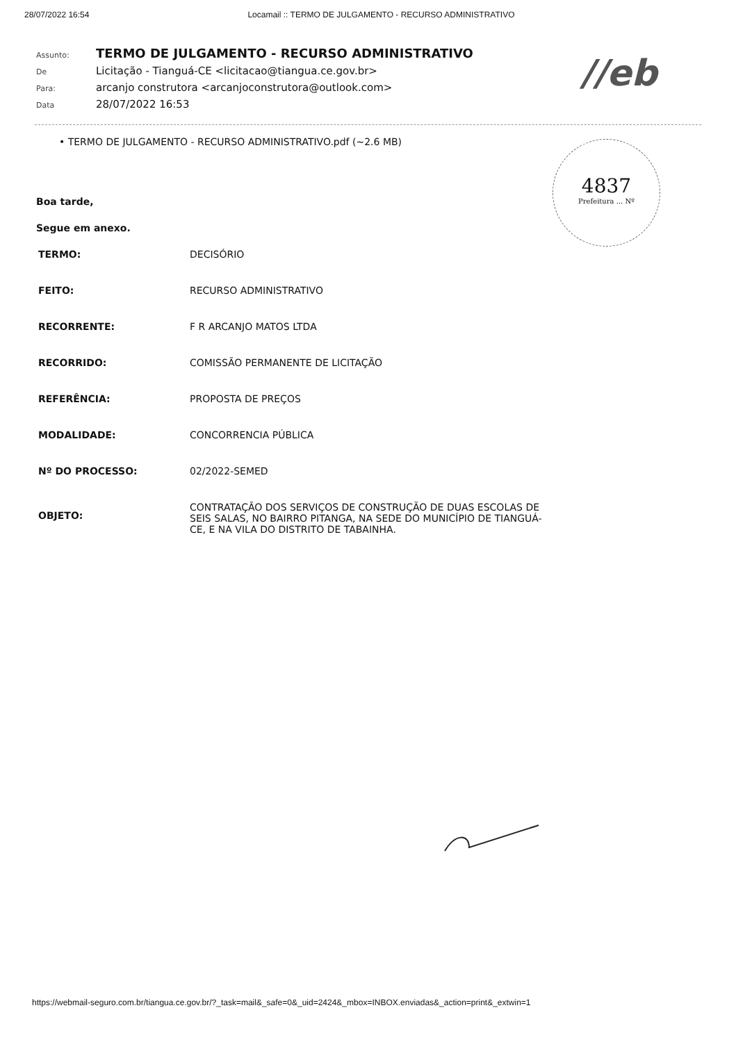28/07/2022 16:54 Locamail :: TERMO DE JULGAMENTO - RECURSO ADMINISTRATIVO
//eb
Assunto: TERMO DE JULGAMENTO - RECURSO ADMINISTRATIVO De Licitação - Tianguá-CE <licitacao@tiangua.ce.gov.br> Para: arcanjo construtora <arcanjoconstrutora@outlook.com> Data 28/07/2022 16:53
• TERMO DE JULGAMENTO - RECURSO ADMINISTRATIVO.pdf (~2.6 MB)
4837
Prefeitura ... Nº
Boa tarde,
Segue em anexo.
| TERMO: | DECISÓRIO |
| FEITO: | RECURSO ADMINISTRATIVO |
| RECORRENTE: | F R ARCANJO MATOS LTDA |
| RECORRIDO: | COMISSÃO PERMANENTE DE LICITAÇÃO |
| REFERÊNCIA: | PROPOSTA DE PREÇOS |
| MODALIDADE: | CONCORRENCIA PÚBLICA |
| Nº DO PROCESSO: | 02/2022-SEMED |
| OBJETO: | CONTRATAÇÃO DOS SERVIÇOS DE CONSTRUÇÃO DE DUAS ESCOLAS DE SEIS SALAS, NO BAIRRO PITANGA, NA SEDE DO MUNICÍPIO DE TIANGUÁ-CE, E NA VILA DO DISTRITO DE TABAINHA. |
https://webmail-seguro.com.br/tiangua.ce.gov.br/?_task=mail&_safe=0&_uid=2424&_mbox=INBOX.enviadas&_action=print&_extwin=1